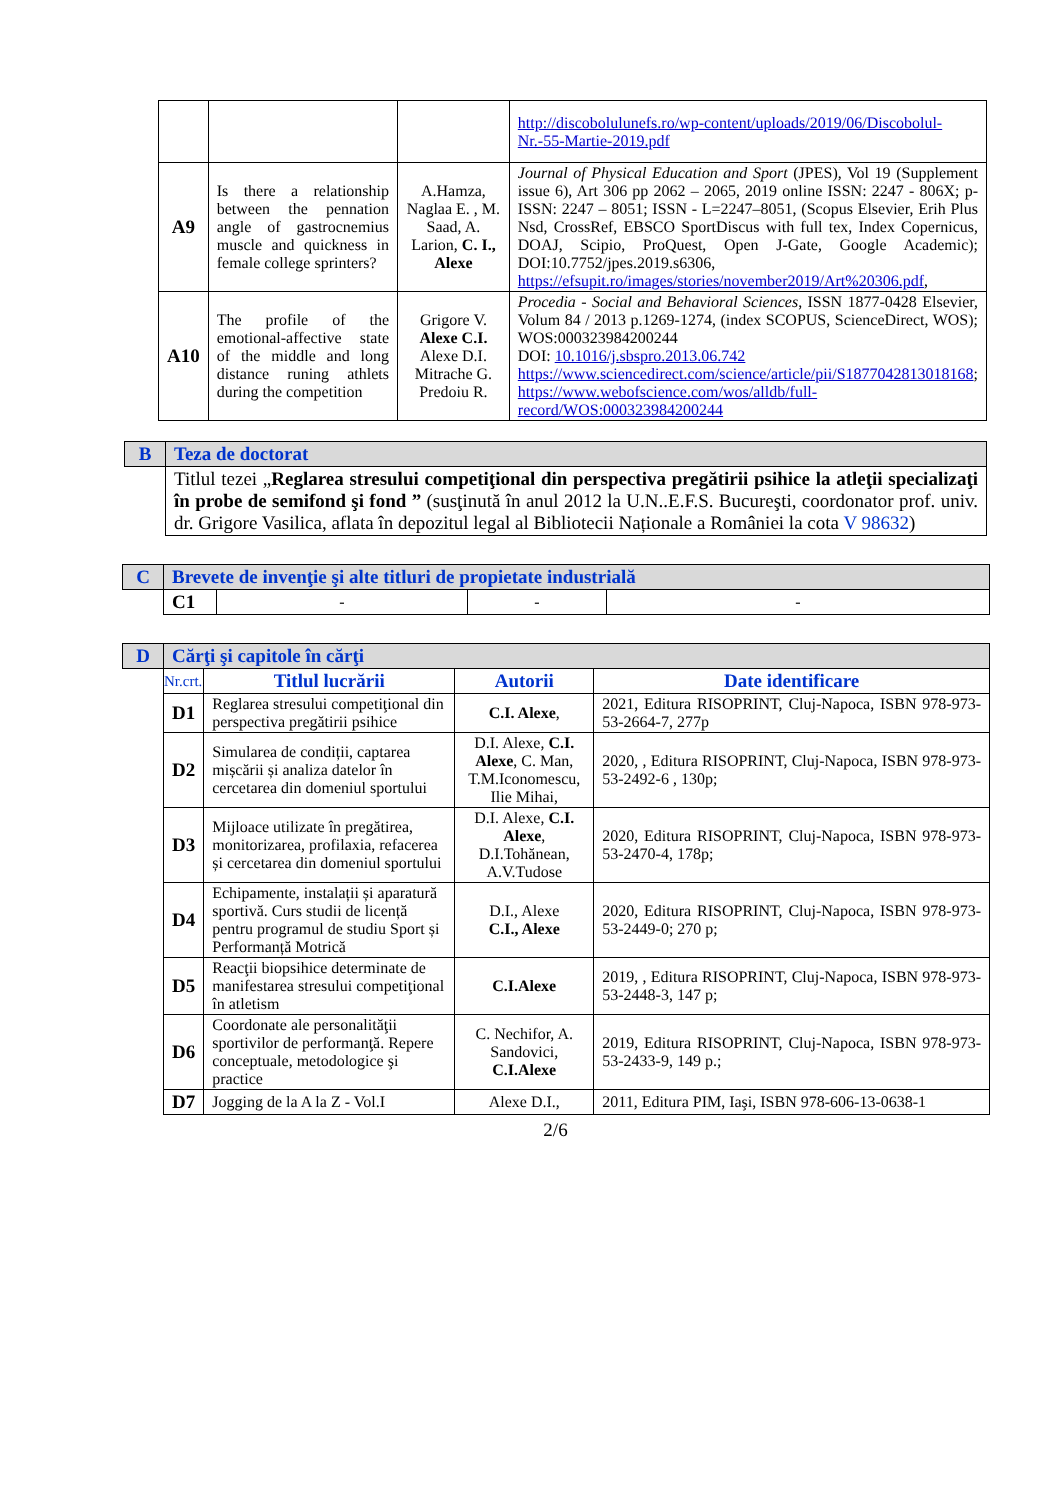| | | | http://discobolulunefs.ro/wp-content/uploads/2019/06/Discobolul-Nr.-55-Martie-2019.pdf |
| A9 | Is there a relationship between the pennation angle of gastrocnemius muscle and quickness in female college sprinters? | A.Hamza, Naglaa E. , M. Saad, A. Larion, C. I., Alexe | Journal of Physical Education and Sport (JPES), Vol 19 (Supplement issue 6), Art 306 pp 2062 – 2065, 2019 online ISSN: 2247 - 806X; p-ISSN: 2247 – 8051; ISSN - L=2247–8051, (Scopus Elsevier, Erih Plus Nsd, CrossRef, EBSCO SportDiscus with full tex, Index Copernicus, DOAJ, Scipio, ProQuest, Open J-Gate, Google Academic); DOI:10.7752/jpes.2019.s6306, https://efsupit.ro/images/stories/november2019/Art%20306.pdf , |
| A10 | The profile of the emotional-affective state of the middle and long distance runing athlets during the competition | Grigore V. Alexe C.I. Alexe D.I. Mitrache G. Predoiu R. | Procedia - Social and Behavioral Sciences , ISSN 1877-0428 Elsevier, Volum 84 / 2013 p.1269-1274, (index SCOPUS, ScienceDirect, WOS); WOS:000323984200244 DOI: 10.1016/j.sbspro.2013.06.742 https://www.sciencedirect.com/science/article/pii/S1877042813018168 ; https://www.webofscience.com/wos/alldb/full-record/WOS:000323984200244 |
| B | Teza de doctorat |
| | Titlul tezei „ Reglarea stresului competiţional din perspectiva pregătirii psihice la atleţii specializaţi în probe de semifond şi fond ” (susţinută în anul 2012 la U.N..E.F.S. Bucureşti, coordonator prof. univ. dr. Grigore Vasilica, aflata în depozitul legal al Bibliotecii Naționale a României la cota V 98632 ) |
| C | Brevete de invenţie şi alte titluri de propietate industrială | | | |
| | C1 | - | - | - |
| D | Cărţi şi capitole în cărţi | | | |
| | Nr.crt. | Titlul lucrării | Autorii | Date identificare |
| | D1 | Reglarea stresului competiţional din perspectiva pregătirii psihice | C.I. Alexe , | 2021, Editura RISOPRINT, Cluj-Napoca, ISBN 978-973-53-2664-7, 277p |
| | D2 | Simularea de condiții, captarea mișcării și analiza datelor în cercetarea din domeniul sportului | D.I. Alexe, C.I. Alexe , C. Man, T.M.Iconomescu, Ilie Mihai, | 2020, , Editura RISOPRINT, Cluj-Napoca, ISBN 978-973-53-2492-6 , 130p; |
| | D3 | Mijloace utilizate în pregătirea, monitorizarea, profilaxia, refacerea și cercetarea din domeniul sportului | D.I. Alexe, C.I. Alexe , D.I.Tohănean, A.V.Tudose | 2020, Editura RISOPRINT, Cluj-Napoca, ISBN 978-973-53-2470-4, 178p; |
| | D4 | Echipamente, instalații și aparatură sportivă. Curs studii de licență pentru programul de studiu Sport și Performanță Motrică | D.I., Alexe C.I., Alexe | 2020, Editura RISOPRINT, Cluj-Napoca, ISBN 978-973-53-2449-0; 270 p; |
| | D5 | Reacţii biopsihice determinate de manifestarea stresului competiţional în atletism | C.I.Alexe | 2019, , Editura RISOPRINT, Cluj-Napoca, ISBN 978-973-53-2448-3, 147 p; |
| | D6 | Coordonate ale personalităţii sportivilor de performanţă. Repere conceptuale, metodologice şi practice | C. Nechifor, A. Sandovici, C.I.Alexe | 2019, Editura RISOPRINT, Cluj-Napoca, ISBN 978-973-53-2433-9, 149 p.; |
| | D7 | Jogging de la A la Z - Vol.I | Alexe D.I., | 2011, Editura PIM, Iaşi, ISBN 978-606-13-0638-1 |
2/6